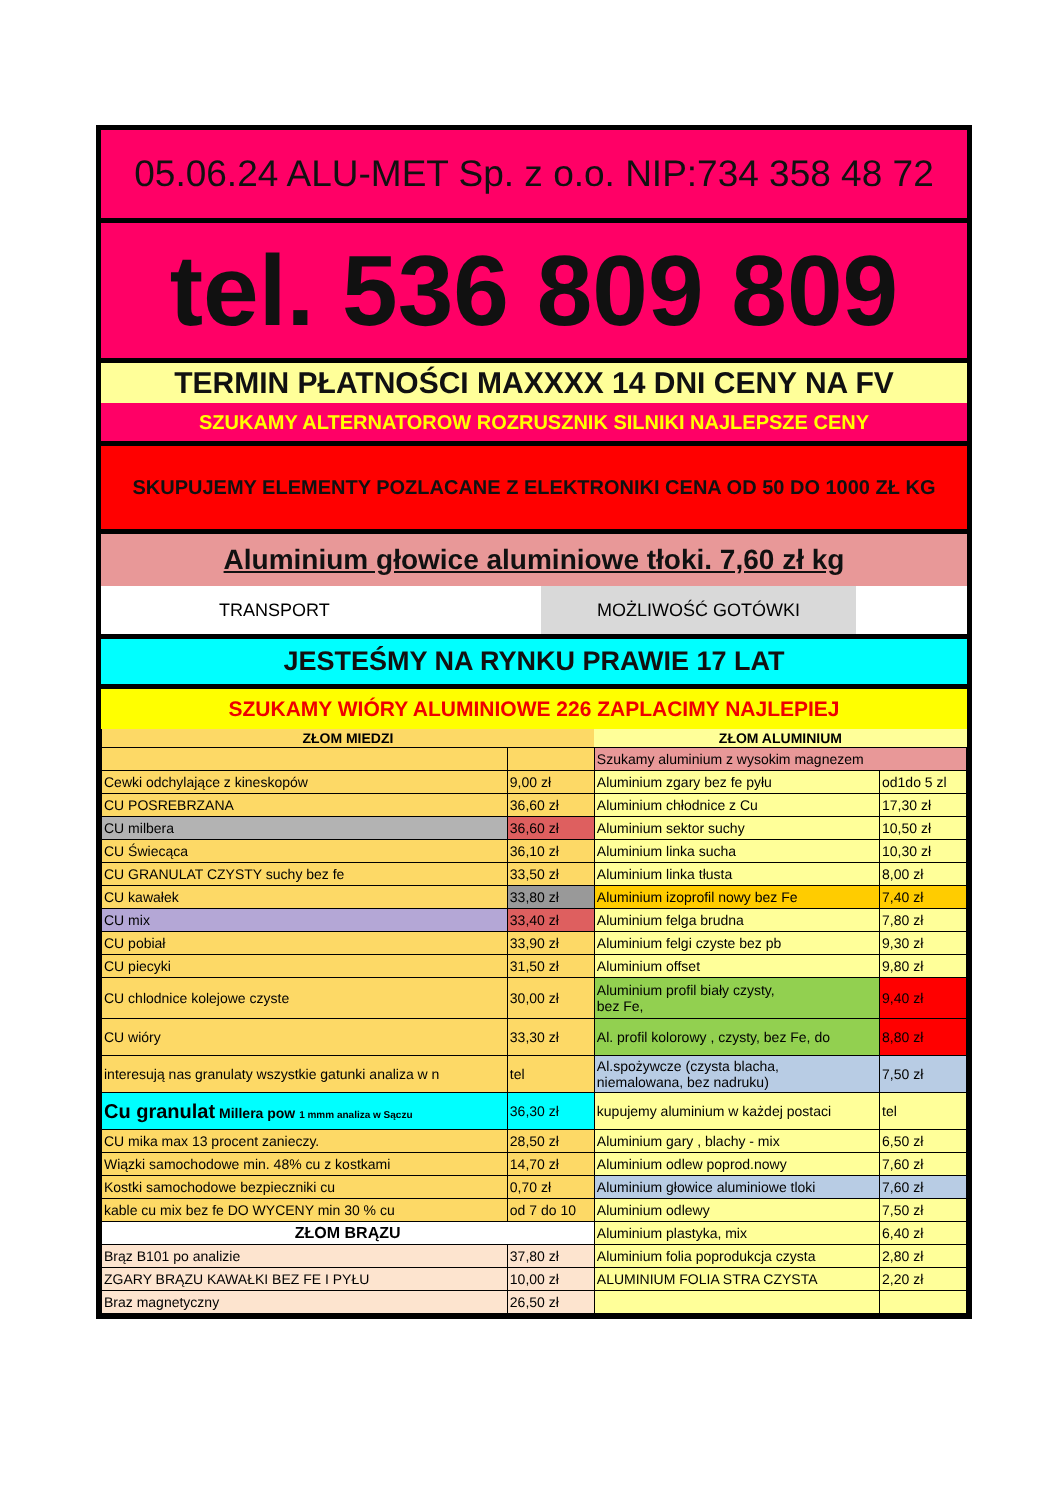05.06.24 ALU-MET Sp. z o.o. NIP:734 358 48 72
tel. 536 809 809
TERMIN PŁATNOŚCI MAXXXX 14 DNI CENY NA FV
SZUKAMY ALTERNATOROW ROZRUSZNIK SILNIKI NAJLEPSZE CENY
SKUPUJEMY ELEMENTY POZLACANE Z ELEKTRONIKI CENA OD 50 DO 1000 ZŁ KG
Aluminium głowice aluminiowe tłoki. 7,60 zł kg
TRANSPORT MOŻLIWOŚĆ GOTÓWKI
JESTEŚMY NA RYNKU PRAWIE 17 LAT
SZUKAMY WIÓRY ALUMINIOWE 226 ZAPLACIMY NAJLEPIEJ
| ZŁOM MIEDZI | | ZŁOM ALUMINIUM | |
| --- | --- | --- | --- |
| | | Szukamy aluminium z wysokim magnezem | |
| Cewki odchylające z kineskopów | 9,00 zł | Aluminium zgary bez fe pyłu | od1do 5 zl |
| CU POSREBRZANA | 36,60 zł | Aluminium chłodnice z Cu | 17,30 zł |
| CU milbera | 36,60 zł | Aluminium sektor suchy | 10,50 zł |
| CU Świecąca | 36,10 zł | Aluminium linka sucha | 10,30 zł |
| CU GRANULAT CZYSTY suchy bez fe | 33,50 zł | Aluminium linka tłusta | 8,00 zł |
| CU kawałek | 33,80 zł | Aluminium izoprofil nowy bez Fe | 7,40 zł |
| CU mix | 33,40 zł | Aluminium felga brudna | 7,80 zł |
| CU pobiał | 33,90 zł | Aluminium felgi czyste bez pb | 9,30 zł |
| CU piecyki | 31,50 zł | Aluminium offset | 9,80 zł |
| CU chlodnice kolejowe czyste | 30,00 zł | Aluminium profil biały czysty, bez Fe, | 9,40 zł |
| CU wióry | 33,30 zł | Al. profil kolorowy , czysty, bez Fe, do | 8,80 zł |
| interesują nas granulaty wszystkie gatunki analiza w n | tel | Al.spożywcze (czysta blacha, niemalowana, bez nadruku) | 7,50 zł |
| Cu granulat Millera pow 1 mmm analiza w Sączu | 36,30 zł | kupujemy aluminium w każdej postaci | tel |
| CU mika max 13 procent zanieczy. | 28,50 zł | Aluminium gary , blachy - mix | 6,50 zł |
| Wiązki samochodowe min. 48% cu z kostkami | 14,70 zł | Aluminium odlew poprod.nowy | 7,60 zł |
| Kostki samochodowe bezpieczniki cu | 0,70 zł | Aluminium głowice aluminiowe tloki | 7,60 zł |
| kable cu mix bez fe DO WYCENY min 30 % cu | od 7 do 10 | Aluminium odlewy | 7,50 zł |
| ZŁOM BRĄZU | | Aluminium plastyka, mix | 6,40 zł |
| Brąz B101 po analizie | 37,80 zł | Aluminium folia poprodukcja czysta | 2,80 zł |
| ZGARY BRĄZU KAWAŁKI BEZ FE I PYŁU | 10,00 zł | ALUMINIUM FOLIA STRA CZYSTA | 2,20 zł |
| Braz magnetyczny | 26,50 zł | | |